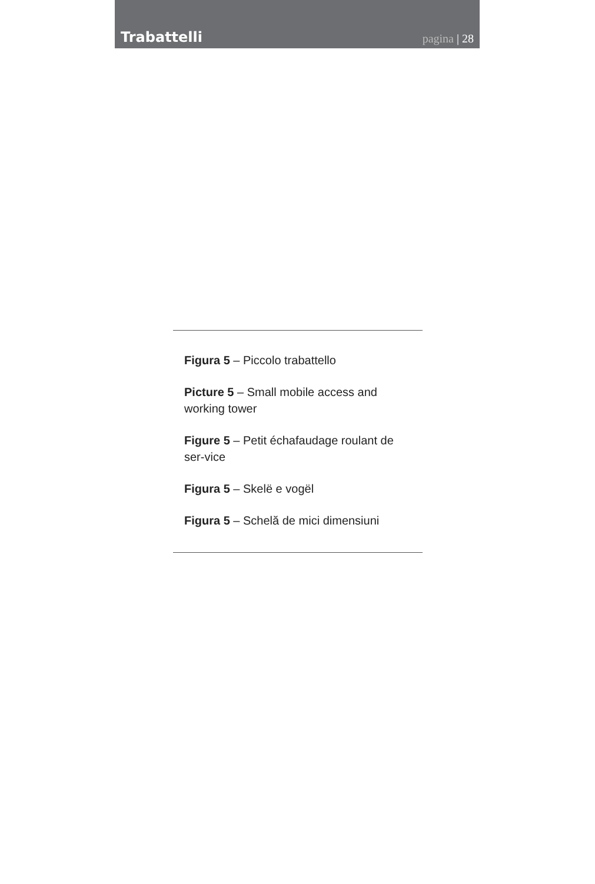Trabattelli
pagina | 28
Figura 5 – Piccolo trabattello
Picture 5 – Small mobile access and working tower
Figure 5 – Petit échafaudage roulant de ser-vice
Figura 5 – Skelë e vogël
Figura 5 – Schelă de mici dimensiuni